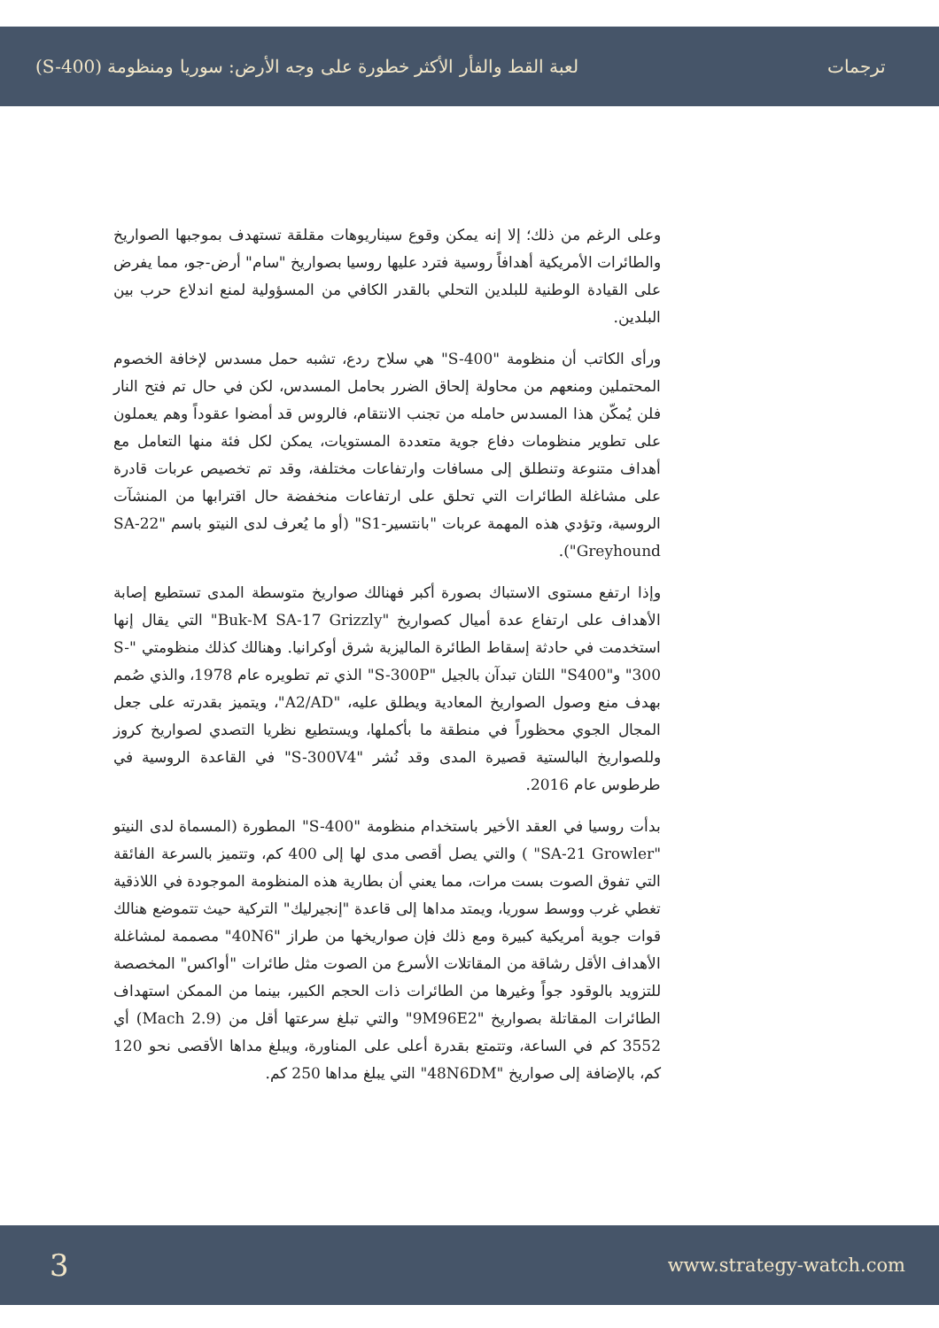ترجمات لعبة القط والفأر الأكثر خطورة على وجه الأرض: سوريا ومنظومة (S-400)
وعلى الرغم من ذلك؛ إلا إنه يمكن وقوع سيناريوهات مقلقة تستهدف بموجبها الصواريخ والطائرات الأمريكية أهدافاً روسية فترد عليها روسيا بصواريخ "سام" أرض-جو، مما يفرض على القيادة الوطنية للبلدين التحلي بالقدر الكافي من المسؤولية لمنع اندلاع حرب بين البلدين.
ورأى الكاتب أن منظومة "S-400" هي سلاح ردع، تشبه حمل مسدس لإخافة الخصوم المحتملين ومنعهم من محاولة إلحاق الضرر بحامل المسدس، لكن في حال تم فتح النار فلن يُمكّن هذا المسدس حامله من تجنب الانتقام، فالروس قد أمضوا عقوداً وهم يعملون على تطوير منظومات دفاع جوية متعددة المستويات، يمكن لكل فئة منها التعامل مع أهداف متنوعة وتنطلق إلى مسافات وارتفاعات مختلفة، وقد تم تخصيص عربات قادرة على مشاغلة الطائرات التي تحلق على ارتفاعات منخفضة حال اقترابها من المنشآت الروسية، وتؤدي هذه المهمة عربات "بانتسير-S1" (أو ما يُعرف لدى النيتو باسم "SA-22 Greyhound").
وإذا ارتفع مستوى الاستباك بصورة أكبر فهنالك صواريخ متوسطة المدى تستطيع إصابة الأهداف على ارتفاع عدة أميال كصواريخ "Buk-M SA-17 Grizzly" التي يقال إنها استخدمت في حادثة إسقاط الطائرة الماليزية شرق أوكرانيا. وهنالك كذلك منظومتي "S-300" و"S400" اللتان تبدآن بالجيل "S-300P" الذي تم تطويره عام 1978، والذي صُمم بهدف منع وصول الصواريخ المعادية ويطلق عليه، "A2/AD"، ويتميز بقدرته على جعل المجال الجوي محظوراً في منطقة ما بأكملها، ويستطيع نظريا التصدي لصواريخ كروز وللصواريخ البالستية قصيرة المدى وقد نُشر "S-300V4" في القاعدة الروسية في طرطوس عام 2016.
بدأت روسيا في العقد الأخير باستخدام منظومة "S-400" المطورة (المسماة لدى النيتو "SA-21 Growler" ) والتي يصل أقصى مدى لها إلى 400 كم، وتتميز بالسرعة الفائقة التي تفوق الصوت بست مرات، مما يعني أن بطارية هذه المنظومة الموجودة في اللاذقية تغطي غرب ووسط سوريا، ويمتد مداها إلى قاعدة "إنجيرليك" التركية حيث تتموضع هنالك قوات جوية أمريكية كبيرة ومع ذلك فإن صواريخها من طراز "40N6" مصممة لمشاغلة الأهداف الأقل رشاقة من المقاتلات الأسرع من الصوت مثل طائرات "أواكس" المخصصة للتزويد بالوقود جواً وغيرها من الطائرات ذات الحجم الكبير، بينما من الممكن استهداف الطائرات المقاتلة بصواريخ "9M96E2" والتي تبلغ سرعتها أقل من (Mach 2.9) أي 3552 كم في الساعة، وتتمتع بقدرة أعلى على المناورة، ويبلغ مداها الأقصى نحو 120 كم، بالإضافة إلى صواريخ "48N6DM" التي يبلغ مداها 250 كم.
3 www.strategy-watch.com